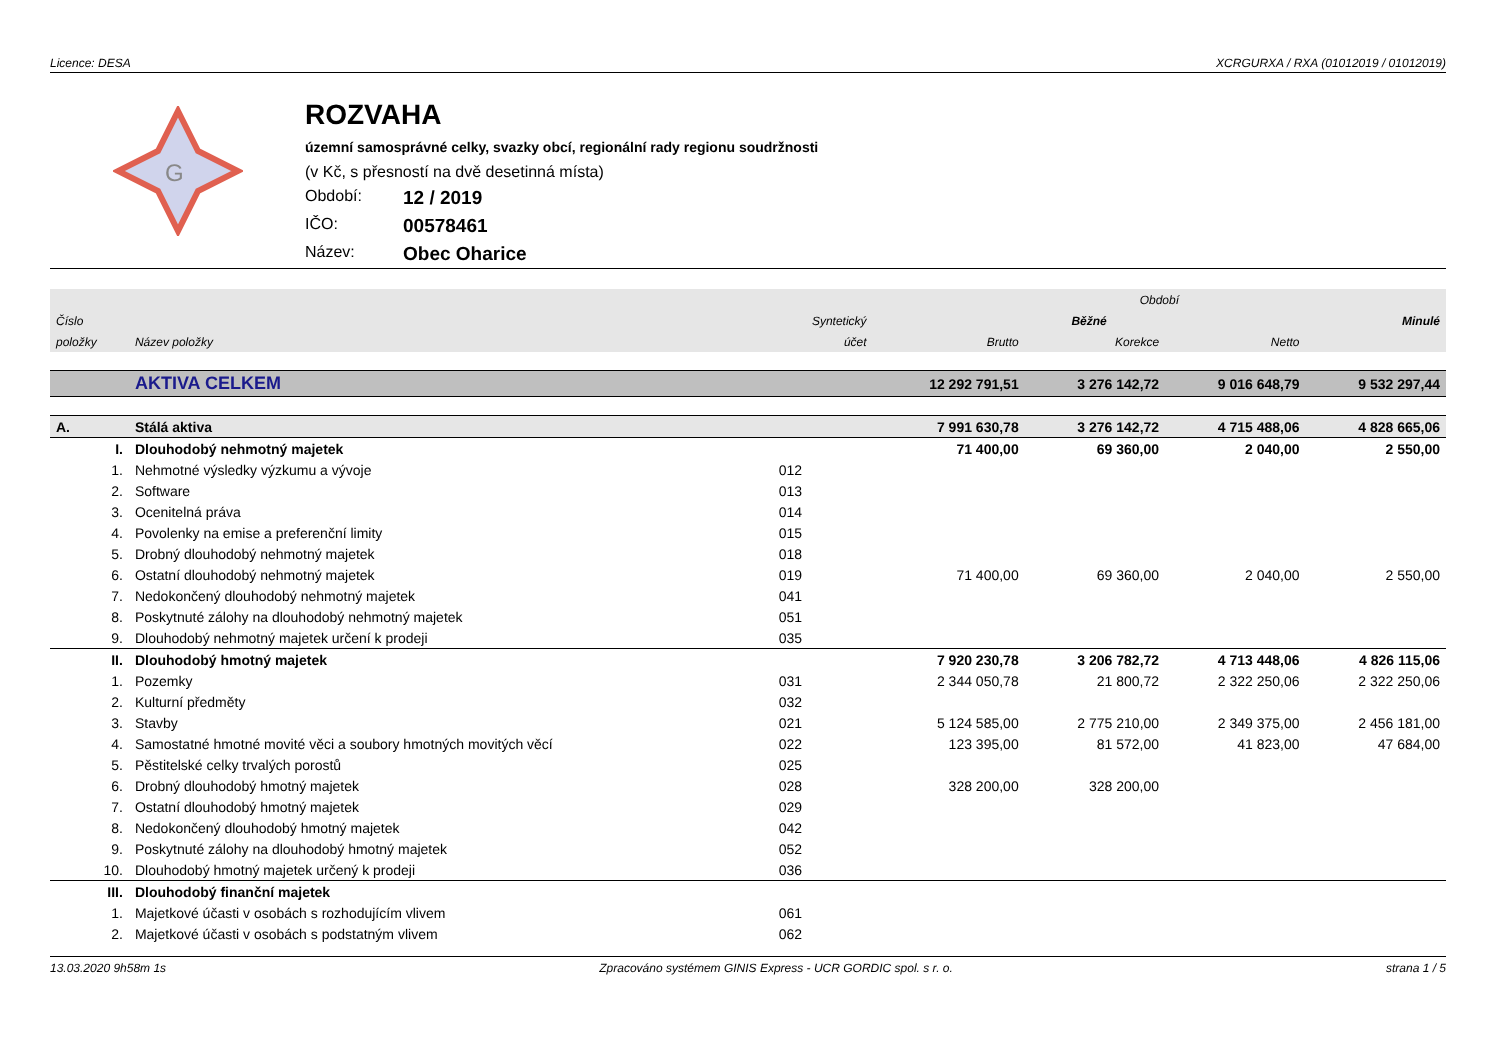Licence: DESA XCRGURXA / RXA (01012019 / 01012019)
G
ROZVAHA
územní samosprávné celky, svazky obcí, regionální rady regionu soudržnosti
(v Kč, s přesností na dvě desetinná místa)
Období: 12 / 2019
IČO: 00578461
Název: Obec Oharice
| | | | Období | | | |
| --- | --- | --- | --- | --- | --- | --- |
| Číslo | | Syntetický | Běžné | | | Minulé |
| položky | Název položky | účet | Brutto | Korekce | Netto | |
| | AKTIVA CELKEM | | 12 292 791,51 | 3 276 142,72 | 9 016 648,79 | 9 532 297,44 |
| A. | Stálá aktiva | | 7 991 630,78 | 3 276 142,72 | 4 715 488,06 | 4 828 665,06 |
| I. | Dlouhodobý nehmotný majetek | | 71 400,00 | 69 360,00 | 2 040,00 | 2 550,00 |
| 1. | Nehmotné výsledky výzkumu a vývoje | 012 | | | | |
| 2. | Software | 013 | | | | |
| 3. | Ocenitelná práva | 014 | | | | |
| 4. | Povolenky na emise a preferenční limity | 015 | | | | |
| 5. | Drobný dlouhodobý nehmotný majetek | 018 | | | | |
| 6. | Ostatní dlouhodobý nehmotný majetek | 019 | 71 400,00 | 69 360,00 | 2 040,00 | 2 550,00 |
| 7. | Nedokončený dlouhodobý nehmotný majetek | 041 | | | | |
| 8. | Poskytnuté zálohy na dlouhodobý nehmotný majetek | 051 | | | | |
| 9. | Dlouhodobý nehmotný majetek určení k prodeji | 035 | | | | |
| II. | Dlouhodobý hmotný majetek | | 7 920 230,78 | 3 206 782,72 | 4 713 448,06 | 4 826 115,06 |
| 1. | Pozemky | 031 | 2 344 050,78 | 21 800,72 | 2 322 250,06 | 2 322 250,06 |
| 2. | Kulturní předměty | 032 | | | | |
| 3. | Stavby | 021 | 5 124 585,00 | 2 775 210,00 | 2 349 375,00 | 2 456 181,00 |
| 4. | Samostatné hmotné movité věci a soubory hmotných movitých věcí | 022 | 123 395,00 | 81 572,00 | 41 823,00 | 47 684,00 |
| 5. | Pěstitelské celky trvalých porostů | 025 | | | | |
| 6. | Drobný dlouhodobý hmotný majetek | 028 | 328 200,00 | 328 200,00 | | |
| 7. | Ostatní dlouhodobý hmotný majetek | 029 | | | | |
| 8. | Nedokončený dlouhodobý hmotný majetek | 042 | | | | |
| 9. | Poskytnuté zálohy na dlouhodobý hmotný majetek | 052 | | | | |
| 10. | Dlouhodobý hmotný majetek určený k prodeji | 036 | | | | |
| III. | Dlouhodobý finanční majetek | | | | | |
| 1. | Majetkové účasti v osobách s rozhodujícím vlivem | 061 | | | | |
| 2. | Majetkové účasti v osobách s podstatným vlivem | 062 | | | | |
13.03.2020 9h58m 1s Zpracováno systémem GINIS Express - UCR GORDIC spol. s r. o. strana 1 / 5